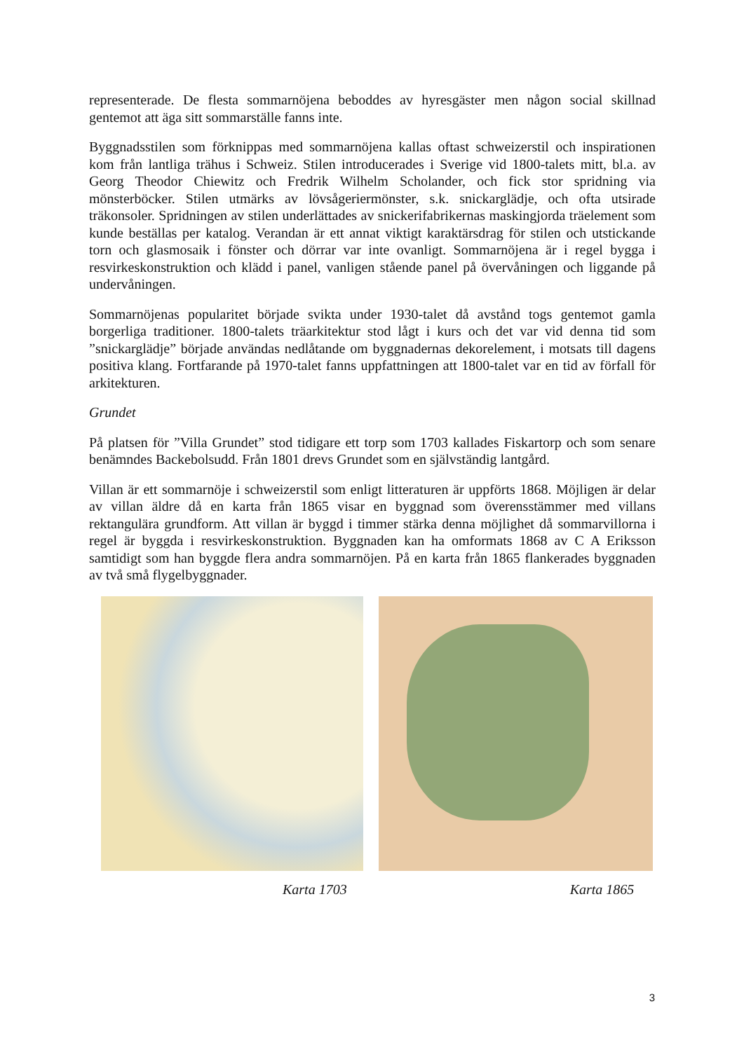representerade. De flesta sommarnöjena beboddes av hyresgäster men någon social skillnad gentemot att äga sitt sommarställe fanns inte.
Byggnadsstilen som förknippas med sommarnöjena kallas oftast schweizerstil och inspirationen kom från lantliga trähus i Schweiz. Stilen introducerades i Sverige vid 1800-talets mitt, bl.a. av Georg Theodor Chiewitz och Fredrik Wilhelm Scholander, och fick stor spridning via mönsterböcker. Stilen utmärks av lövsågeriermönster, s.k. snickarglädje, och ofta utsirade träkonsoler. Spridningen av stilen underlättades av snickerifabrikernas maskingjorda träelement som kunde beställas per katalog. Verandan är ett annat viktigt karaktärsdrag för stilen och utstickande torn och glasmosaik i fönster och dörrar var inte ovanligt. Sommarnöjena är i regel bygga i resvirkeskonstruktion och klädd i panel, vanligen stående panel på övervåningen och liggande på undervåningen.
Sommarnöjenas popularitet började svikta under 1930-talet då avstånd togs gentemot gamla borgerliga traditioner. 1800-talets träarkitektur stod lågt i kurs och det var vid denna tid som ”snickarglädje” började användas nedlåtande om byggnadernas dekorelement, i motsats till dagens positiva klang. Fortfarande på 1970-talet fanns uppfattningen att 1800-talet var en tid av förfall för arkitekturen.
Grundet
På platsen för ”Villa Grundet” stod tidigare ett torp som 1703 kallades Fiskartorp och som senare benämndes Backebolsudd. Från 1801 drevs Grundet som en självständig lantgård.
Villan är ett sommarnöje i schweizerstil som enligt litteraturen är uppförts 1868. Möjligen är delar av villan äldre då en karta från 1865 visar en byggnad som överensstämmer med villans rektangulära grundform. Att villan är byggd i timmer stärka denna möjlighet då sommarvillorna i regel är byggda i resvirkeskonstruktion. Byggnaden kan ha omformats 1868 av C A Eriksson samtidigt som han byggde flera andra sommarnöjen. På en karta från 1865 flankerades byggnaden av två små flygelbyggnader.
Karta 1703 Karta 1865
3